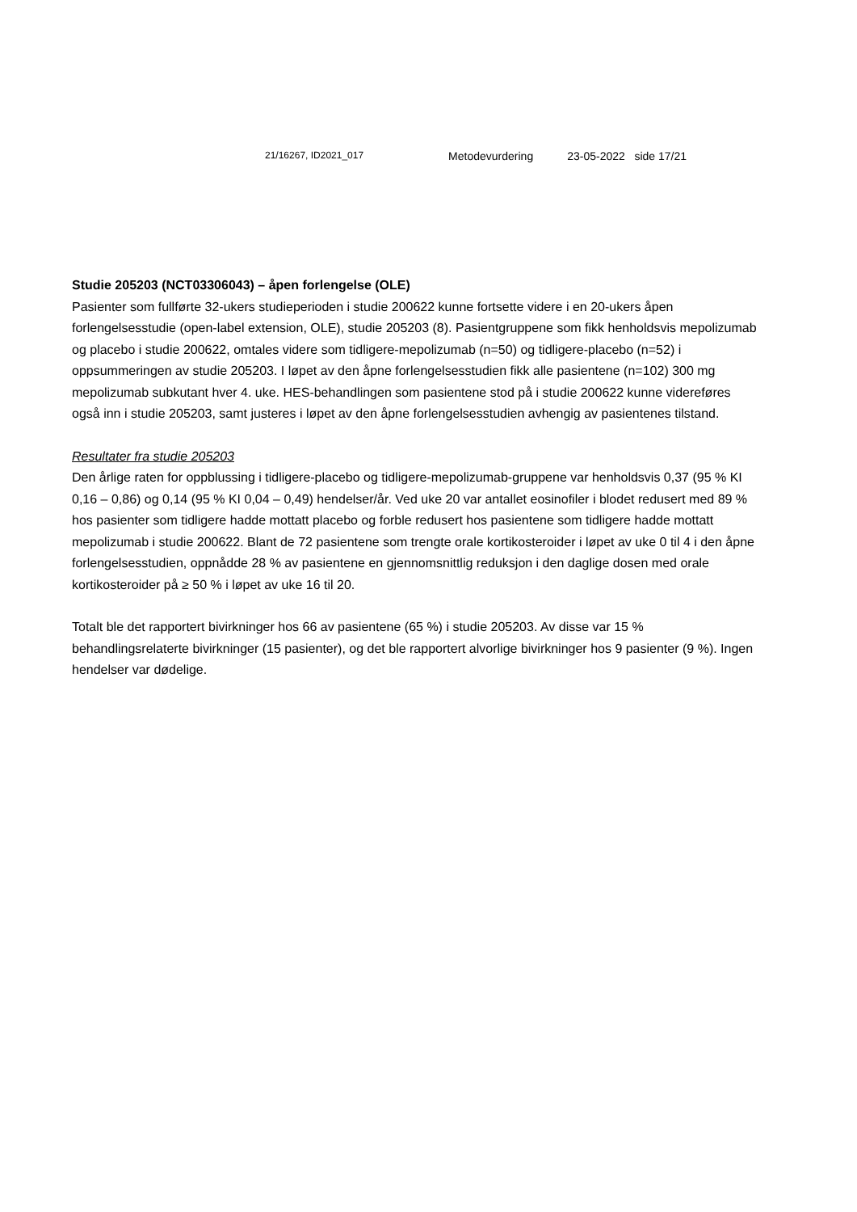21/16267, ID2021_017 Metodevurdering 23-05-2022 side 17/21
Studie 205203 (NCT03306043) – åpen forlengelse (OLE)
Pasienter som fullførte 32-ukers studieperioden i studie 200622 kunne fortsette videre i en 20-ukers åpen forlengelsesstudie (open-label extension, OLE), studie 205203 (8). Pasientgruppene som fikk henholdsvis mepolizumab og placebo i studie 200622, omtales videre som tidligere-mepolizumab (n=50) og tidligere-placebo (n=52) i oppsummeringen av studie 205203. I løpet av den åpne forlengelsesstudien fikk alle pasientene (n=102) 300 mg mepolizumab subkutant hver 4. uke. HES-behandlingen som pasientene stod på i studie 200622 kunne videreføres også inn i studie 205203, samt justeres i løpet av den åpne forlengelsesstudien avhengig av pasientenes tilstand.
Resultater fra studie 205203
Den årlige raten for oppblussing i tidligere-placebo og tidligere-mepolizumab-gruppene var henholdsvis 0,37 (95 % KI 0,16 – 0,86) og 0,14 (95 % KI 0,04 – 0,49) hendelser/år. Ved uke 20 var antallet eosinofiler i blodet redusert med 89 % hos pasienter som tidligere hadde mottatt placebo og forble redusert hos pasientene som tidligere hadde mottatt mepolizumab i studie 200622. Blant de 72 pasientene som trengte orale kortikosteroider i løpet av uke 0 til 4 i den åpne forlengelsesstudien, oppnådde 28 % av pasientene en gjennomsnittlig reduksjon i den daglige dosen med orale kortikosteroider på ≥ 50 % i løpet av uke 16 til 20.
Totalt ble det rapportert bivirkninger hos 66 av pasientene (65 %) i studie 205203. Av disse var 15 % behandlingsrelaterte bivirkninger (15 pasienter), og det ble rapportert alvorlige bivirkninger hos 9 pasienter (9 %). Ingen hendelser var dødelige.